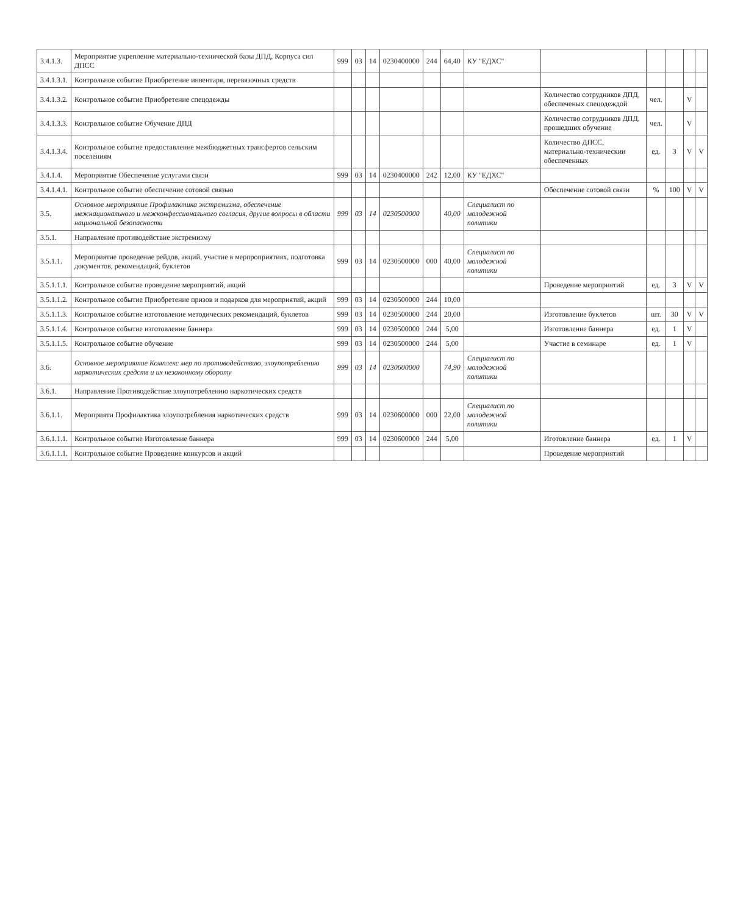| 3.4.1.3. | Мероприятие укрепление материально-технической базы ДПД, Корпуса сил ДПСС | 999 | 03 | 14 | 0230400000 | 244 | 64,40 | КУ "ЕДХС" | | | | | |
| 3.4.1.3.1. | Контрольное событие Приобретение инвентаря, перевязочных средств | | | | | | | | | | | | |
| 3.4.1.3.2. | Контрольное событие Приобретение спецодежды | | | | | | | | Количество сотрудников ДПД, обеспеченых спецодеждой | чел. | | V | |
| 3.4.1.3.3. | Контрольное событие Обучение ДПД | | | | | | | | Количество сотрудников ДПД, прошедших обучение | чел. | | V | |
| 3.4.1.3.4. | Контрольное событие предоставление межбюджетных трансфертов сельским поселениям | | | | | | | | Количество ДПСС, материально-техническии обеспеченных | ед. | 3 | V | V |
| 3.4.1.4. | Мероприятие Обеспечение услугами связи | 999 | 03 | 14 | 0230400000 | 242 | 12,00 | КУ "ЕДХС" | | | | | |
| 3.4.1.4.1. | Контрольное событие обеспечение сотовой связью | | | | | | | | Обеспечение сотовой связи | % | 100 | V | V |
| 3.5. | Основное мероприятие Профилактика экстремизма, обеспечение межнационального и межконфессионального согласия, другие вопросы в области национальной безопасности | 999 | 03 | 14 | 0230500000 | | 40,00 | Специалист по молодежной политики | | | | | |
| 3.5.1. | Направление противодействие экстремизму | | | | | | | | | | | | |
| 3.5.1.1. | Мероприятие проведение рейдов, акций, участие в мерпроприятиях, подготовка документов, рекомендаций, буклетов | 999 | 03 | 14 | 0230500000 | 000 | 40,00 | Специалист по молодежной политики | | | | | |
| 3.5.1.1.1. | Контрольное событие проведение мероприятий, акций | | | | | | | | Проведение мероприятий | ед. | 3 | V | V |
| 3.5.1.1.2. | Контрольное событие Приобретение призов и подарков для мероприятий, акций | 999 | 03 | 14 | 0230500000 | 244 | 10,00 | | | | | | |
| 3.5.1.1.3. | Контрольное событие изготовление методических рекомендаций, буклетов | 999 | 03 | 14 | 0230500000 | 244 | 20,00 | | Изготовление буклетов | шт. | 30 | V | V |
| 3.5.1.1.4. | Контрольное событие изготовление баннера | 999 | 03 | 14 | 0230500000 | 244 | 5,00 | | Изготовление баннера | ед. | 1 | V | |
| 3.5.1.1.5. | Контрольное событие обучение | 999 | 03 | 14 | 0230500000 | 244 | 5,00 | | Участие в семинаре | ед. | 1 | V | |
| 3.6. | Основное мероприятие Комплекс мер по противодействию, злоупотреблению наркотических средств и их незаконному обороту | 999 | 03 | 14 | 0230600000 | | 74,90 | Специалист по молодежной политики | | | | | |
| 3.6.1. | Направление Противодействие злоупотреблению наркотических средств | | | | | | | | | | | | |
| 3.6.1.1. | Мероприяти Профилактика злоупотребления наркотических средств | 999 | 03 | 14 | 0230600000 | 000 | 22,00 | Специалист по молодежной политики | | | | | |
| 3.6.1.1.1. | Контрольное событие Изготовление баннера | 999 | 03 | 14 | 0230600000 | 244 | 5,00 | | Иготовление баннера | ед. | 1 | V | |
| 3.6.1.1.1. | Контрольное событие Проведение конкурсов и акций | | | | | | | | Проведение мероприятий | | | | |